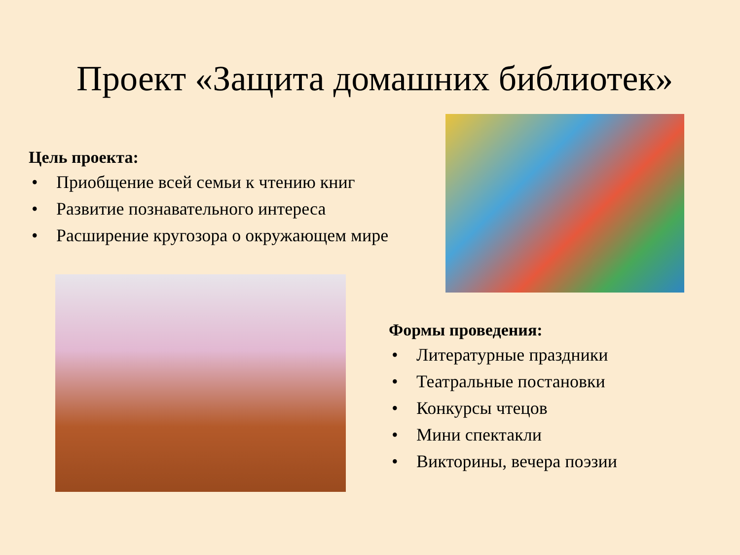Проект «Защита домашних библиотек»
Цель проекта:
• Приобщение всей семьи к чтению книг
• Развитие познавательного интереса
• Расширение кругозора о окружающем мире
Формы проведения:
• Литературные праздники
• Театральные постановки
• Конкурсы чтецов
• Мини спектакли
• Викторины, вечера поэзии